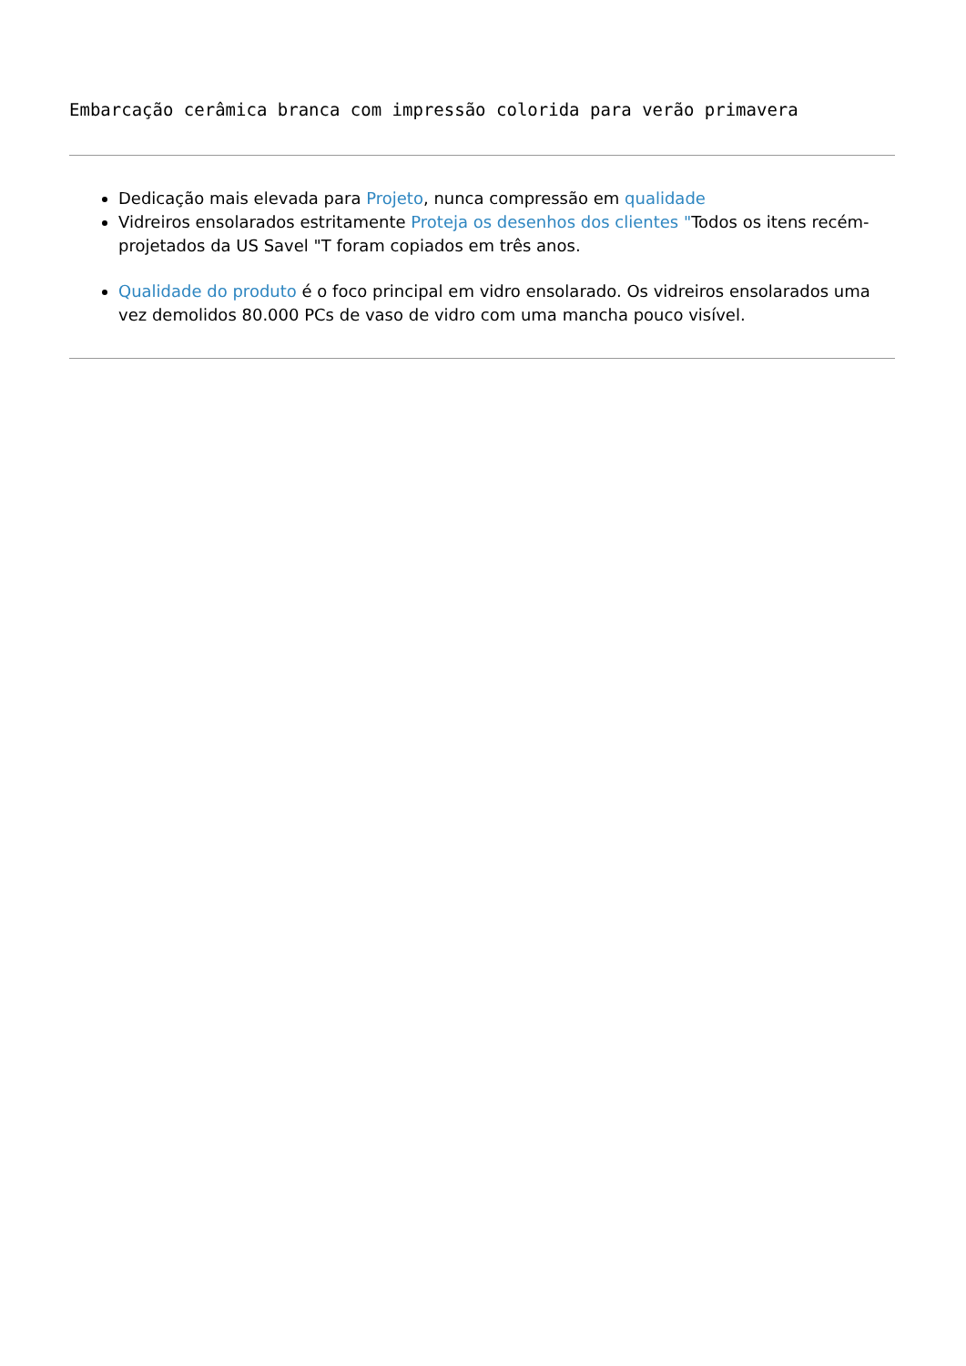Embarcação cerâmica branca com impressão colorida para verão primavera
Dedicação mais elevada para Projeto, nunca compressão em qualidade
Vidreiros ensolarados estritamente Proteja os desenhos dos clientes "Todos os itens recém-projetados da US Savel "T foram copiados em três anos.
Qualidade do produto é o foco principal em vidro ensolarado. Os vidreiros ensolarados uma vez demolidos 80.000 PCs de vaso de vidro com uma mancha pouco visível.